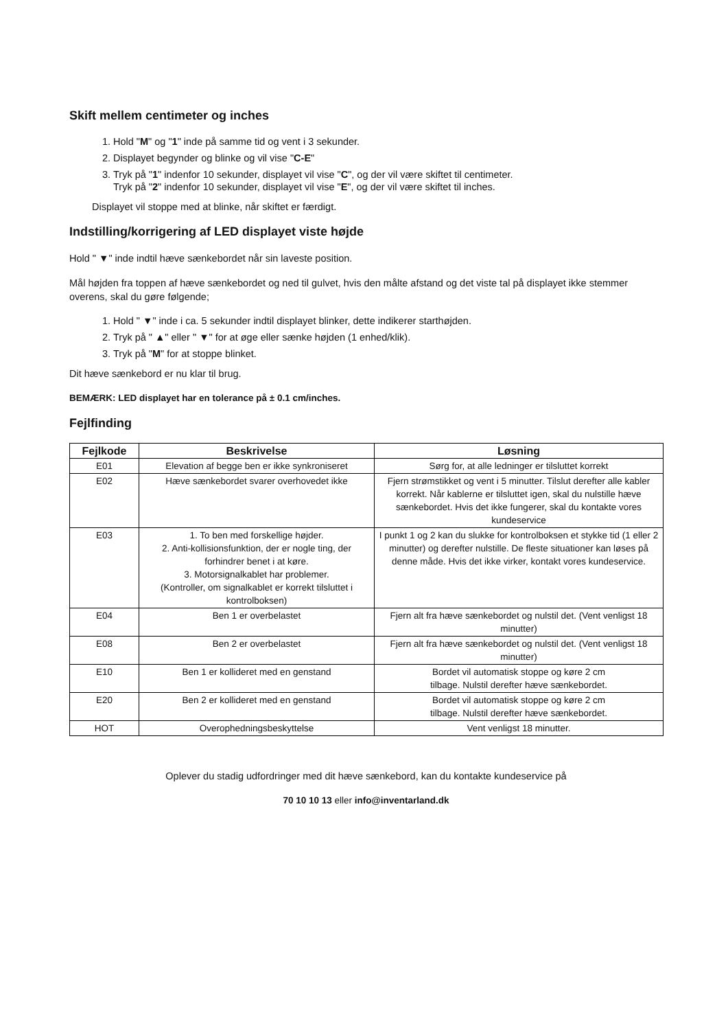Skift mellem centimeter og inches
1. Hold "M" og "1" inde på samme tid og vent i 3 sekunder.
2. Displayet begynder og blinke og vil vise "C-E"
3. Tryk på "1" indenfor 10 sekunder, displayet vil vise "C", og der vil være skiftet til centimeter.
Tryk på "2" indenfor 10 sekunder, displayet vil vise "E", og der vil være skiftet til inches.
Displayet vil stoppe med at blinke, når skiftet er færdigt.
Indstilling/korrigering af LED displayet viste højde
Hold " ▼" inde indtil hæve sænkebordet når sin laveste position.
Mål højden fra toppen af hæve sænkebordet og ned til gulvet, hvis den målte afstand og det viste tal på displayet ikke stemmer overens, skal du gøre følgende;
1. Hold " ▼" inde i ca. 5 sekunder indtil displayet blinker, dette indikerer starthøjden.
2. Tryk på " ▲" eller " ▼" for at øge eller sænke højden (1 enhed/klik).
3. Tryk på "M" for at stoppe blinket.
Dit hæve sænkebord er nu klar til brug.
BEMÆRK: LED displayet har en tolerance på ± 0.1 cm/inches.
Fejlfinding
| Fejlkode | Beskrivelse | Løsning |
| --- | --- | --- |
| E01 | Elevation af begge ben er ikke synkroniseret | Sørg for, at alle ledninger er tilsluttet korrekt |
| E02 | Hæve sænkebordet svarer overhovedet ikke | Fjern strømstikket og vent i 5 minutter. Tilslut derefter alle kabler korrekt. Når kablerne er tilsluttet igen, skal du nulstille hæve sænkebordet. Hvis det ikke fungerer, skal du kontakte vores kundeservice |
| E03 | 1. To ben med forskellige højder. 2. Anti-kollisionsfunktion, der er nogle ting, der forhindrer benet i at køre. 3. Motorsignalkablet har problemer. (Kontroller, om signalkablet er korrekt tilsluttet i kontrolboksen) | I punkt 1 og 2 kan du slukke for kontrolboksen et stykke tid (1 eller 2 minutter) og derefter nulstille. De fleste situationer kan løses på denne måde. Hvis det ikke virker, kontakt vores kundeservice. |
| E04 | Ben 1 er overbelastet | Fjern alt fra hæve sænkebordet og nulstil det. (Vent venligst 18 minutter) |
| E08 | Ben 2 er overbelastet | Fjern alt fra hæve sænkebordet og nulstil det. (Vent venligst 18 minutter) |
| E10 | Ben 1 er kollideret med en genstand | Bordet vil automatisk stoppe og køre 2 cm tilbage. Nulstil derefter hæve sænkebordet. |
| E20 | Ben 2 er kollideret med en genstand | Bordet vil automatisk stoppe og køre 2 cm tilbage. Nulstil derefter hæve sænkebordet. |
| HOT | Overophedningsbeskyttelse | Vent venligst 18 minutter. |
Oplever du stadig udfordringer med dit hæve sænkebord, kan du kontakte kundeservice på
70 10 10 13 eller info@inventarland.dk